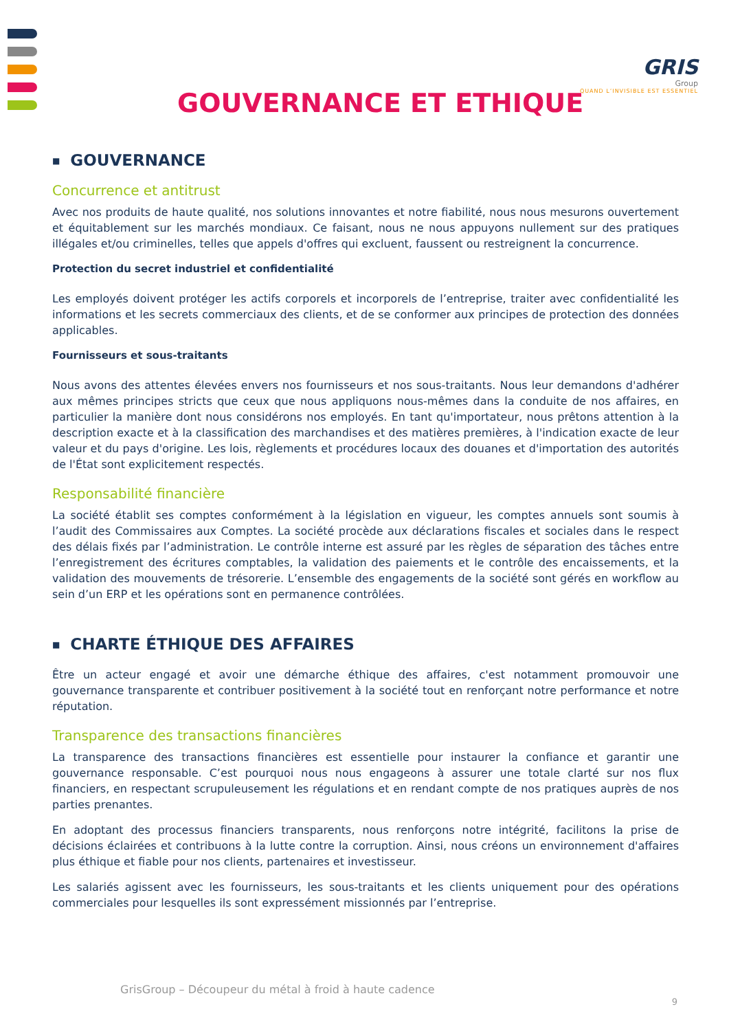GRIS
Group
QUAND L’INVISIBLE EST ESSENTIEL
GOUVERNANCE ET ETHIQUE
■ GOUVERNANCE
Concurrence et antitrust
Avec nos produits de haute qualité, nos solutions innovantes et notre fiabilité, nous nous mesurons ouvertement et équitablement sur les marchés mondiaux. Ce faisant, nous ne nous appuyons nullement sur des pratiques illégales et/ou criminelles, telles que appels d'offres qui excluent, faussent ou restreignent la concurrence.
Protection du secret industriel et confidentialité
Les employés doivent protéger les actifs corporels et incorporels de l’entreprise, traiter avec confidentialité les informations et les secrets commerciaux des clients, et de se conformer aux principes de protection des données applicables.
Fournisseurs et sous-traitants
Nous avons des attentes élevées envers nos fournisseurs et nos sous-traitants. Nous leur demandons d'adhérer aux mêmes principes stricts que ceux que nous appliquons nous-mêmes dans la conduite de nos affaires, en particulier la manière dont nous considérons nos employés. En tant qu'importateur, nous prêtons attention à la description exacte et à la classification des marchandises et des matières premières, à l'indication exacte de leur valeur et du pays d'origine. Les lois, règlements et procédures locaux des douanes et d'importation des autorités de l'État sont explicitement respectés.
Responsabilité financière
La société établit ses comptes conformément à la législation en vigueur, les comptes annuels sont soumis à l’audit des Commissaires aux Comptes. La société procède aux déclarations fiscales et sociales dans le respect des délais fixés par l’administration. Le contrôle interne est assuré par les règles de séparation des tâches entre l’enregistrement des écritures comptables, la validation des paiements et le contrôle des encaissements, et la validation des mouvements de trésorerie. L’ensemble des engagements de la société sont gérés en workflow au sein d’un ERP et les opérations sont en permanence contrôlées.
■ CHARTE ÉTHIQUE DES AFFAIRES
Être un acteur engagé et avoir une démarche éthique des affaires, c'est notamment promouvoir une gouvernance transparente et contribuer positivement à la société tout en renforçant notre performance et notre réputation.
Transparence des transactions financières
La transparence des transactions financières est essentielle pour instaurer la confiance et garantir une gouvernance responsable. C’est pourquoi nous nous engageons à assurer une totale clarté sur nos flux financiers, en respectant scrupuleusement les régulations et en rendant compte de nos pratiques auprès de nos parties prenantes.
En adoptant des processus financiers transparents, nous renforçons notre intégrité, facilitons la prise de décisions éclairées et contribuons à la lutte contre la corruption. Ainsi, nous créons un environnement d'affaires plus éthique et fiable pour nos clients, partenaires et investisseur.
Les salariés agissent avec les fournisseurs, les sous-traitants et les clients uniquement pour des opérations commerciales pour lesquelles ils sont expressément missionnés par l’entreprise.
GrisGroup – Découpeur du métal à froid à haute cadence
9